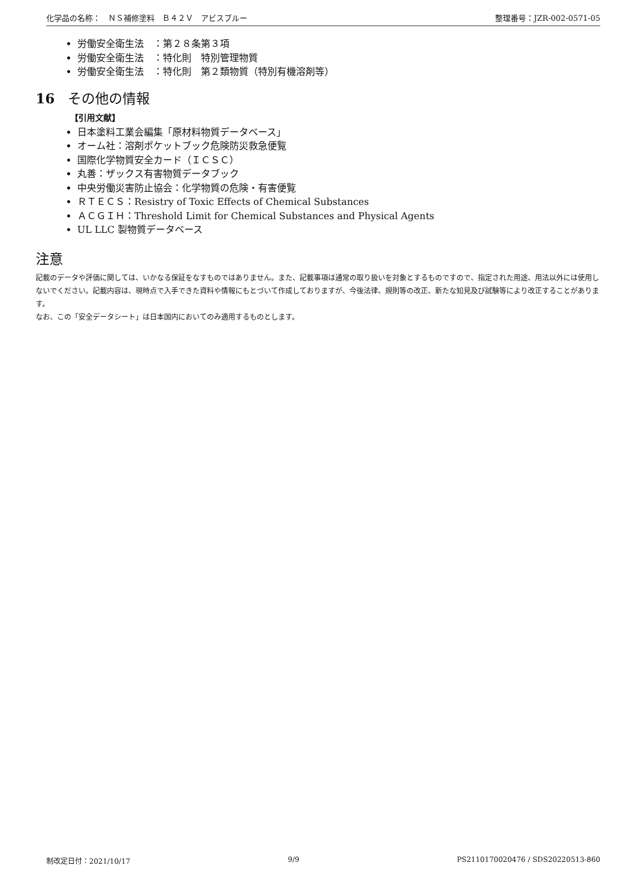化学品の名称：　ＮＳ補修塗料　Ｂ４２Ｖ　アビスブルー 整理番号：JZR-002-0571-05
労働安全衛生法　：第２８条第３項
労働安全衛生法　：特化則　特別管理物質
労働安全衛生法　：特化則　第２類物質（特別有機溶剤等）
16 その他の情報
【引用文献】
日本塗料工業会編集「原材料物質データベース」
オーム社：溶剤ポケットブック危険防災救急便覧
国際化学物質安全カード（ＩＣＳＣ）
丸善：ザックス有害物質データブック
中央労働災害防止協会：化学物質の危険・有害便覧
ＲＴＥＣＳ：Resistry of Toxic Effects of Chemical Substances
ＡＣＧＩＨ：Threshold Limit for Chemical Substances and Physical Agents
UL LLC 製物質データベース
注意
記載のデータや評価に関しては、いかなる保証をなすものではありません。また、記載事項は通常の取り扱いを対象とするものですので、指定された用途、用法以外には使用しないでください。記載内容は、現時点で入手できた資料や情報にもとづいて作成しておりますが、今後法律、規則等の改正、新たな知見及び試験等により改正することがあります。
なお、この「安全データシート」は日本国内においてのみ適用するものとします。
制改定日付：2021/10/17 9/9 PS2110170020476 / SDS20220513-860